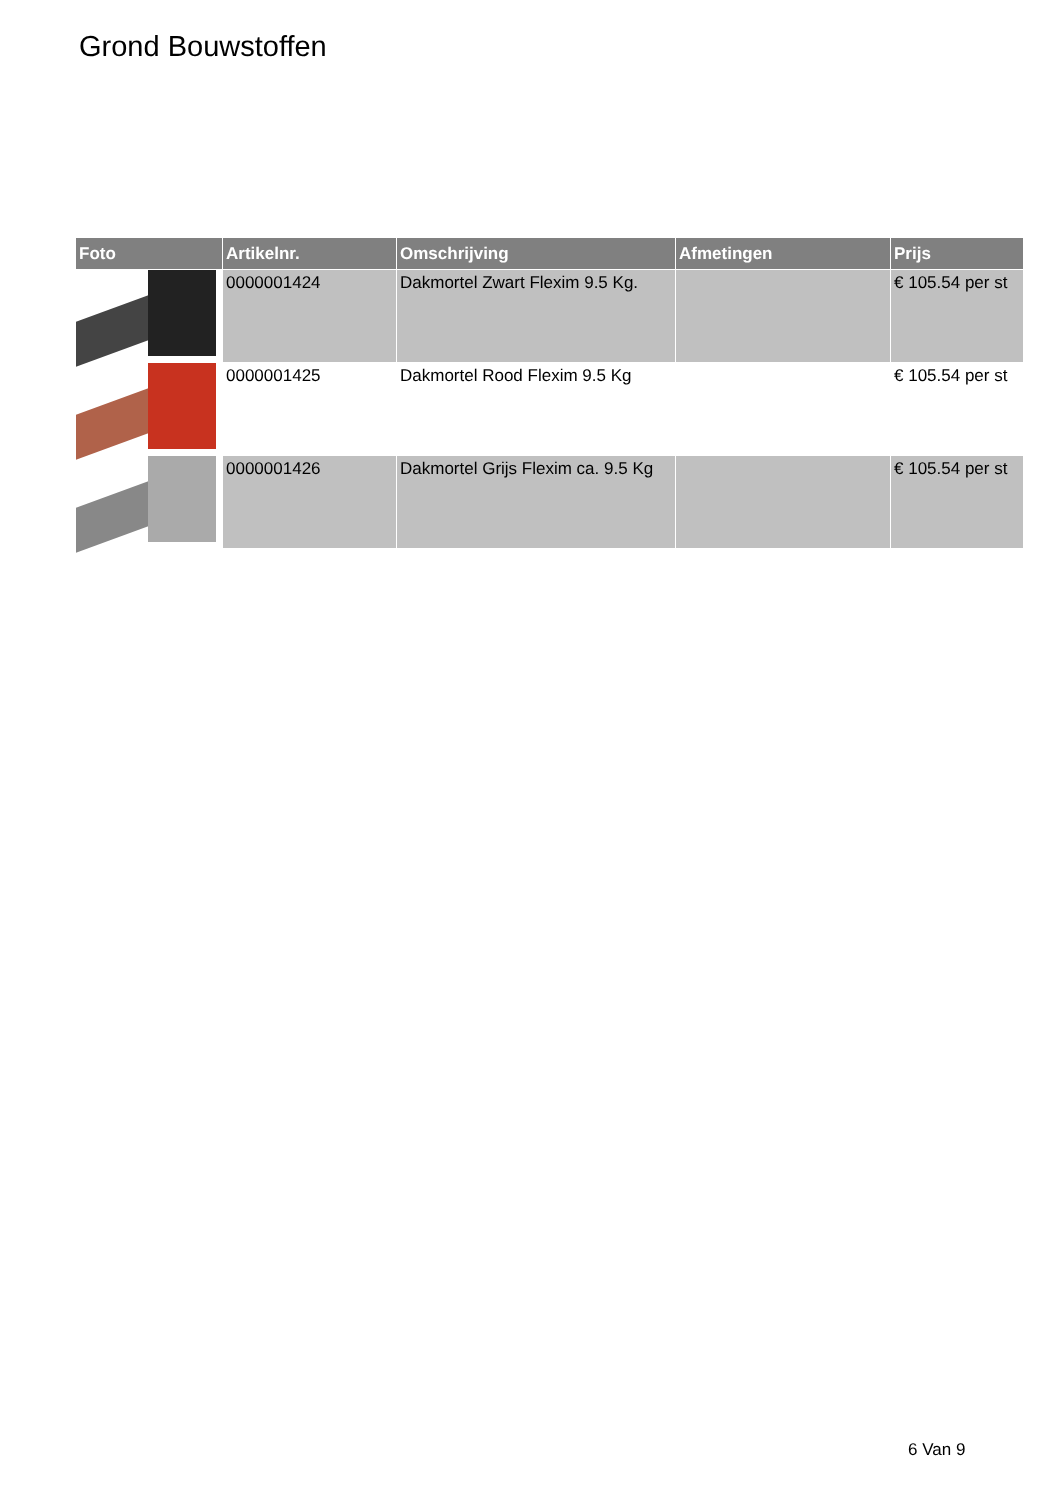Grond Bouwstoffen
| Foto | Artikelnr. | Omschrijving | Afmetingen | Prijs |
| --- | --- | --- | --- | --- |
| | 0000001424 | Dakmortel Zwart Flexim 9.5 Kg. | | € 105.54 per st |
| | 0000001425 | Dakmortel Rood Flexim 9.5 Kg | | € 105.54 per st |
| | 0000001426 | Dakmortel Grijs Flexim ca. 9.5 Kg | | € 105.54 per st |
6 Van 9